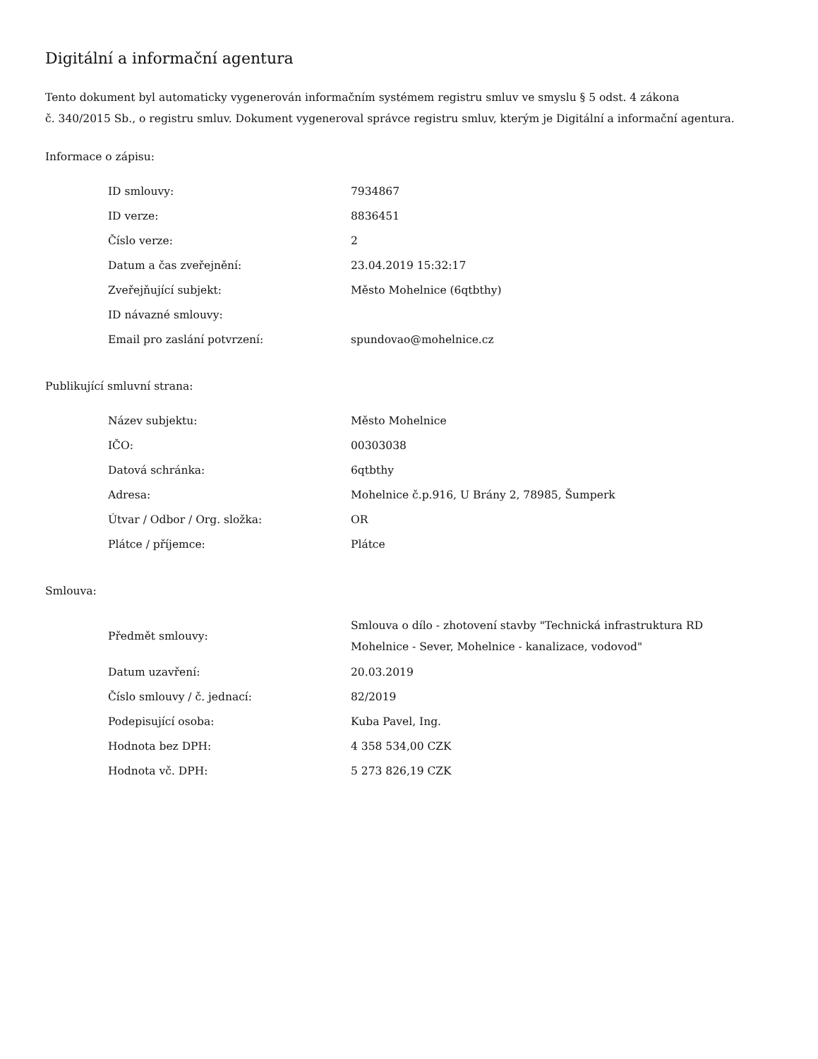Digitální a informační agentura
Tento dokument byl automaticky vygenerován informačním systémem registru smluv ve smyslu § 5 odst. 4 zákona
č. 340/2015 Sb., o registru smluv. Dokument vygeneroval správce registru smluv, kterým je Digitální a informační agentura.
Informace o zápisu:
| ID smlouvy: | 7934867 |
| ID verze: | 8836451 |
| Číslo verze: | 2 |
| Datum a čas zveřejnění: | 23.04.2019 15:32:17 |
| Zveřejňující subjekt: | Město Mohelnice (6qtbthy) |
| ID návazné smlouvy: | |
| Email pro zaslání potvrzení: | spundovao@mohelnice.cz |
Publikující smluvní strana:
| Název subjektu: | Město Mohelnice |
| IČO: | 00303038 |
| Datová schránka: | 6qtbthy |
| Adresa: | Mohelnice č.p.916, U Brány 2, 78985, Šumperk |
| Útvar / Odbor / Org. složka: | OR |
| Plátce / příjemce: | Plátce |
Smlouva:
| Předmět smlouvy: | Smlouva o dílo - zhotovení stavby "Technická infrastruktura RD Mohelnice - Sever, Mohelnice - kanalizace, vodovod" |
| Datum uzavření: | 20.03.2019 |
| Číslo smlouvy / č. jednací: | 82/2019 |
| Podepisující osoba: | Kuba Pavel, Ing. |
| Hodnota bez DPH: | 4 358 534,00 CZK |
| Hodnota vč. DPH: | 5 273 826,19 CZK |